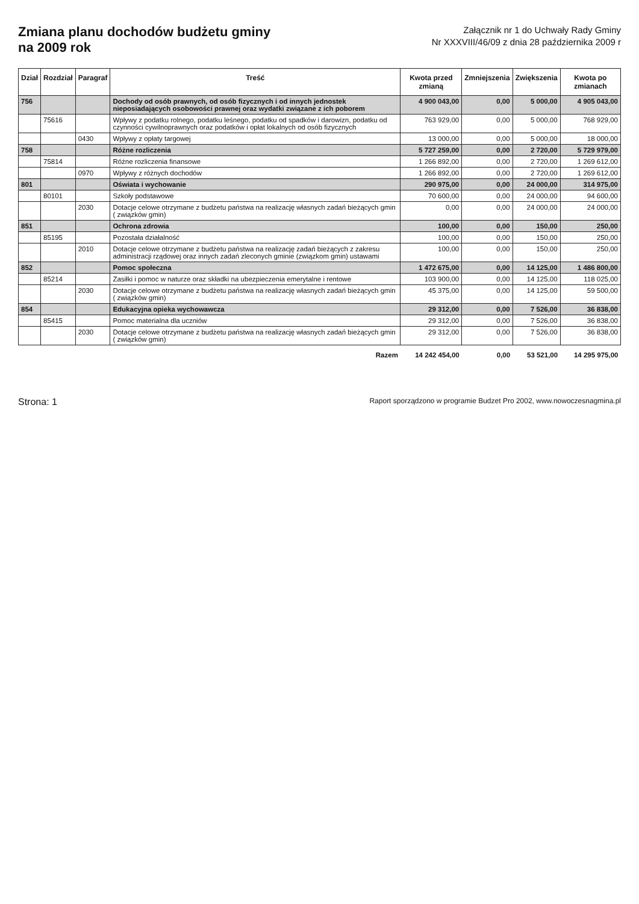Zmiana planu dochodów budżetu gminy
na 2009 rok
Załącznik nr 1 do Uchwały Rady Gminy
Nr XXXVIII/46/09 z dnia 28 października 2009 r
| Dział | Rozdział | Paragraf | Treść | Kwota przed zmianą | Zmniejszenia | Zwiększenia | Kwota po zmianach |
| --- | --- | --- | --- | --- | --- | --- | --- |
| 756 | | | Dochody od osób prawnych, od osób fizycznych i od innych jednostek nieposiadających osobowości prawnej oraz wydatki związane z ich poborem | 4 900 043,00 | 0,00 | 5 000,00 | 4 905 043,00 |
| | 75616 | | Wpływy z podatku rolnego, podatku leśnego, podatku od spadków i darowizn, podatku od czynności cywilnoprawnych oraz podatków i opłat lokalnych od osób fizycznych | 763 929,00 | 0,00 | 5 000,00 | 768 929,00 |
| | | 0430 | Wpływy z opłaty targowej | 13 000,00 | 0,00 | 5 000,00 | 18 000,00 |
| 758 | | | Różne rozliczenia | 5 727 259,00 | 0,00 | 2 720,00 | 5 729 979,00 |
| | 75814 | | Różne rozliczenia finansowe | 1 266 892,00 | 0,00 | 2 720,00 | 1 269 612,00 |
| | | 0970 | Wpływy z różnych dochodów | 1 266 892,00 | 0,00 | 2 720,00 | 1 269 612,00 |
| 801 | | | Oświata i wychowanie | 290 975,00 | 0,00 | 24 000,00 | 314 975,00 |
| | 80101 | | Szkoły podstawowe | 70 600,00 | 0,00 | 24 000,00 | 94 600,00 |
| | | 2030 | Dotacje celowe otrzymane z budżetu państwa na realizację własnych zadań bieżących gmin ( związków gmin) | 0,00 | 0,00 | 24 000,00 | 24 000,00 |
| 851 | | | Ochrona zdrowia | 100,00 | 0,00 | 150,00 | 250,00 |
| | 85195 | | Pozostała działalność | 100,00 | 0,00 | 150,00 | 250,00 |
| | | 2010 | Dotacje celowe otrzymane z budżetu państwa na realizację zadań bieżących z zakresu administracji rządowej oraz innych zadań zleconych gminie (związkom gmin) ustawami | 100,00 | 0,00 | 150,00 | 250,00 |
| 852 | | | Pomoc społeczna | 1 472 675,00 | 0,00 | 14 125,00 | 1 486 800,00 |
| | 85214 | | Zasiłki i pomoc w naturze oraz składki na ubezpieczenia emerytalne i rentowe | 103 900,00 | 0,00 | 14 125,00 | 118 025,00 |
| | | 2030 | Dotacje celowe otrzymane z budżetu państwa na realizację własnych zadań bieżących gmin ( związków gmin) | 45 375,00 | 0,00 | 14 125,00 | 59 500,00 |
| 854 | | | Edukacyjna opieka wychowawcza | 29 312,00 | 0,00 | 7 526,00 | 36 838,00 |
| | 85415 | | Pomoc materialna dla uczniów | 29 312,00 | 0,00 | 7 526,00 | 36 838,00 |
| | | 2030 | Dotacje celowe otrzymane z budżetu państwa na realizację własnych zadań bieżących gmin ( związków gmin) | 29 312,00 | 0,00 | 7 526,00 | 36 838,00 |
| | | | Razem | 14 242 454,00 | 0,00 | 53 521,00 | 14 295 975,00 |
Strona: 1 Raport sporządzono w programie Budzet Pro 2002, www.nowoczesnagmina.pl